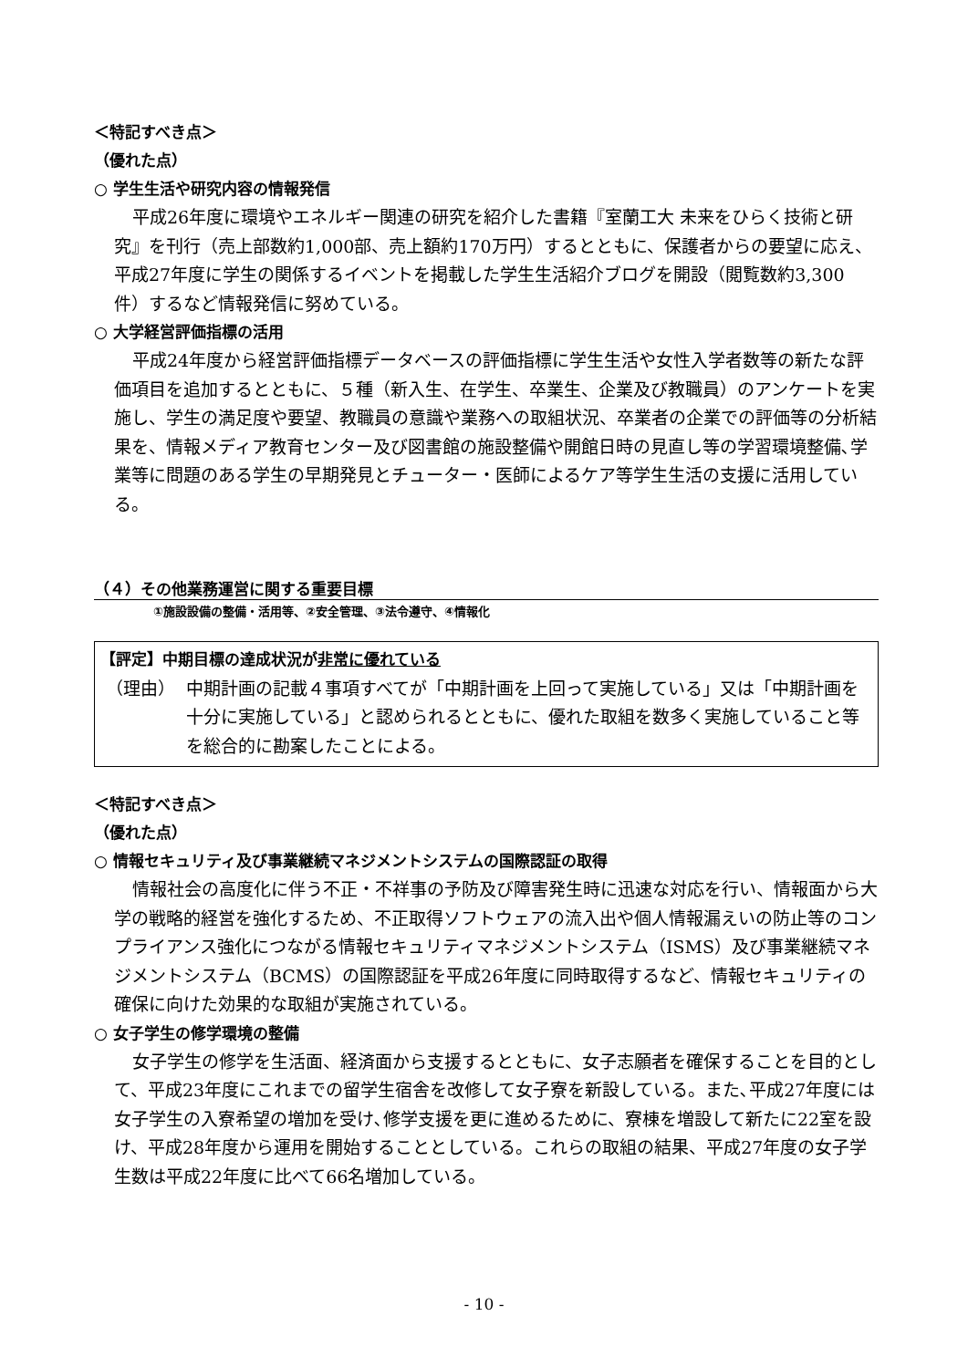＜特記すべき点＞
（優れた点）
○ 学生生活や研究内容の情報発信
平成26年度に環境やエネルギー関連の研究を紹介した書籍『室蘭工大 未来をひらく技術と研究』を刊行（売上部数約1,000部、売上額約170万円）するとともに、保護者からの要望に応え、平成27年度に学生の関係するイベントを掲載した学生生活紹介ブログを開設（閲覧数約3,300件）するなど情報発信に努めている。
○ 大学経営評価指標の活用
平成24年度から経営評価指標データベースの評価指標に学生生活や女性入学者数等の新たな評価項目を追加するとともに、５種（新入生、在学生、卒業生、企業及び教職員）のアンケートを実施し、学生の満足度や要望、教職員の意識や業務への取組状況、卒業者の企業での評価等の分析結果を、情報メディア教育センター及び図書館の施設整備や開館日時の見直し等の学習環境整備､学業等に問題のある学生の早期発見とチューター・医師によるケア等学生生活の支援に活用している。
（４）その他業務運営に関する重要目標
①施設設備の整備・活用等、②安全管理、③法令遵守、④情報化
【評定】中期目標の達成状況が非常に優れている
（理由） 中期計画の記載４事項すべてが「中期計画を上回って実施している」又は「中期計画を十分に実施している」と認められるとともに、優れた取組を数多く実施していること等を総合的に勘案したことによる。
＜特記すべき点＞
（優れた点）
○ 情報セキュリティ及び事業継続マネジメントシステムの国際認証の取得
情報社会の高度化に伴う不正・不祥事の予防及び障害発生時に迅速な対応を行い、情報面から大学の戦略的経営を強化するため、不正取得ソフトウェアの流入出や個人情報漏えいの防止等のコンプライアンス強化につながる情報セキュリティマネジメントシステム（ISMS）及び事業継続マネジメントシステム（BCMS）の国際認証を平成26年度に同時取得するなど、情報セキュリティの確保に向けた効果的な取組が実施されている。
○ 女子学生の修学環境の整備
女子学生の修学を生活面、経済面から支援するとともに、女子志願者を確保することを目的として、平成23年度にこれまでの留学生宿舎を改修して女子寮を新設している。また､平成27年度には女子学生の入寮希望の増加を受け､修学支援を更に進めるために、寮棟を増設して新たに22室を設け、平成28年度から運用を開始することとしている。これらの取組の結果、平成27年度の女子学生数は平成22年度に比べて66名増加している。
- 10 -